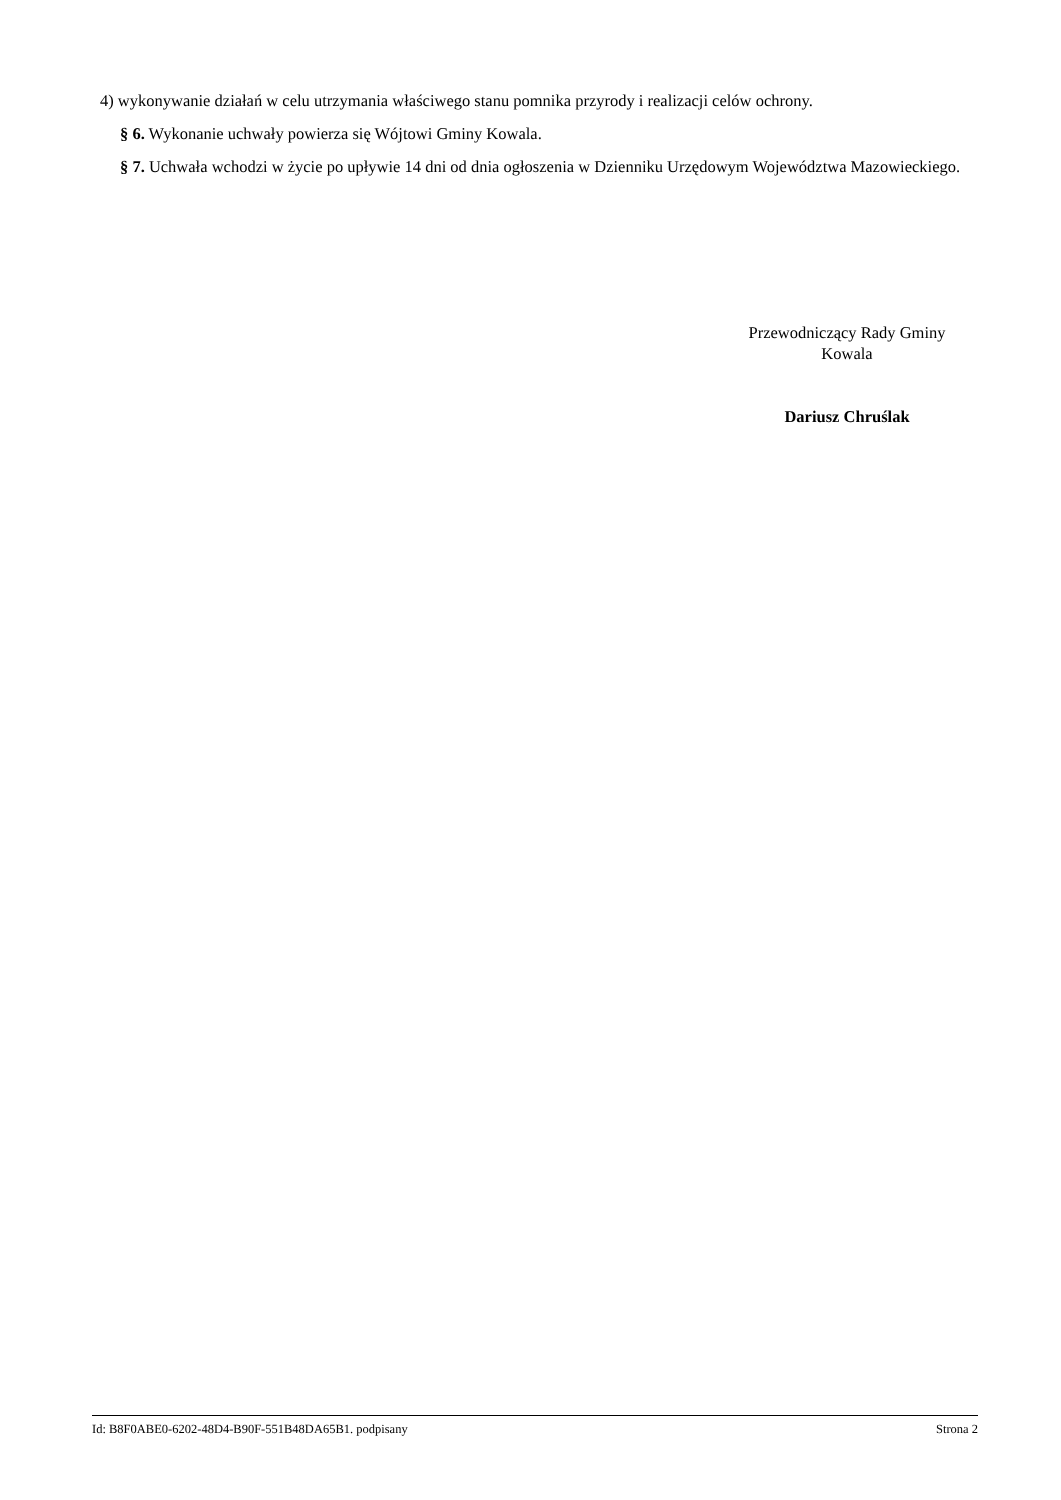4) wykonywanie działań w celu utrzymania właściwego stanu pomnika przyrody i realizacji celów ochrony.
§ 6. Wykonanie uchwały powierza się Wójtowi Gminy Kowala.
§ 7. Uchwała wchodzi w życie po upływie 14 dni od dnia ogłoszenia w Dzienniku Urzędowym Województwa Mazowieckiego.
Przewodniczący Rady Gminy
Kowala
Dariusz Chruślak
Id: B8F0ABE0-6202-48D4-B90F-551B48DA65B1. podpisany Strona 2